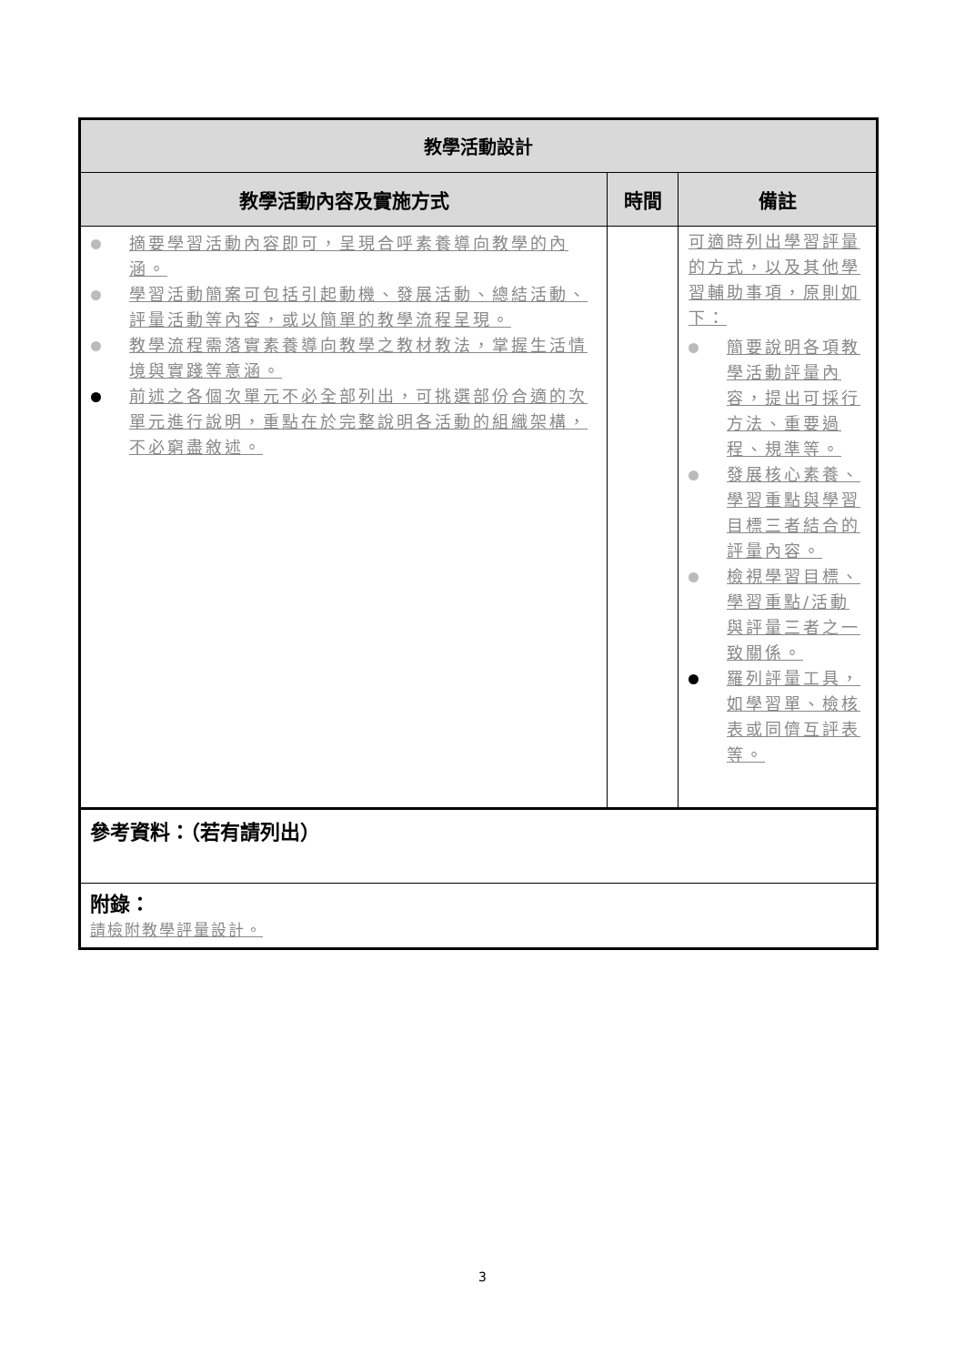| 教學活動設計 | | |
| 教學活動內容及實施方式 | 時間 | 備註 |
| 摘要學習活動內容即可，呈現合呼素養導向教學的內涵。 學習活動簡案可包括引起動機、發展活動、總結活動、評量活動等內容，或以簡單的教學流程呈現。 教學流程需落實素養導向教學之教材教法，掌握生活情境與實踐等意涵。 前述之各個次單元不必全部列出，可挑選部份合適的次單元進行說明，重點在於完整說明各活動的組織架構，不必窮盡敘述。 | | 可適時列出學習評量的方式，以及其他學習輔助事項，原則如下： 簡要說明各項教學活動評量內容，提出可採行方法、重要過程、規準等。 發展核心素養、學習重點與學習目標三者結合的評量內容。 檢視學習目標、學習重點/活動與評量三者之一致關係。 羅列評量工具，如學習單、檢核表或同儕互評表等。 |
| 參考資料：（若有請列出） | | |
| 附錄： 請檢附教學評量設計。 | | |
3